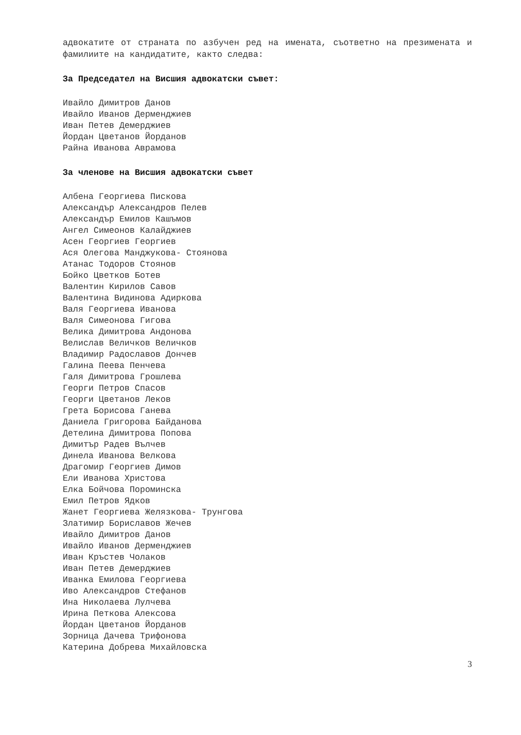адвокатите от страната по азбучен ред на имената, съответно на презимената и фамилиите на кандидатите, както следва:
За Председател на Висшия адвокатски съвет:
Ивайло Димитров Данов
Ивайло Иванов Дерменджиев
Иван Петев Демерджиев
Йордан Цветанов Йорданов
Райна Иванова Аврамова
За членове на Висшия адвокатски съвет
Албена Георгиева Пискова
Александър Александров Пелев
Александър Емилов Кашъмов
Ангел Симеонов Калайджиев
Асен Георгиев Георгиев
Ася Олегова Манджукова- Стоянова
Атанас Тодоров Стоянов
Бойко Цветков Ботев
Валентин Кирилов Савов
Валентина Видинова Адиркова
Валя Георгиева Иванова
Валя Симеонова Гигова
Велика Димитрова Андонова
Велислав Величков Величков
Владимир Радославов Дончев
Галина Пеева Пенчева
Галя Димитрова Грошлева
Георги Петров Спасов
Георги Цветанов Леков
Грета Борисова Ганева
Даниела Григорова Байданова
Детелина Димитрова Попова
Димитър Радев Вълчев
Динела Иванова Велкова
Драгомир Георгиев Димов
Ели Иванова Христова
Елка Бойчова Пороминска
Емил Петров Ядков
Жанет Георгиева Желязкова- Трунгова
Златимир Бориславов Жечев
Ивайло Димитров Данов
Ивайло Иванов Дерменджиев
Иван Кръстев Чолаков
Иван Петев Демерджиев
Иванка Емилова Георгиева
Иво Александров Стефанов
Ина Николаева Лулчева
Ирина Петкова Алексова
Йордан Цветанов Йорданов
Зорница Дачева Трифонова
Катерина Добрева Михайловска
3